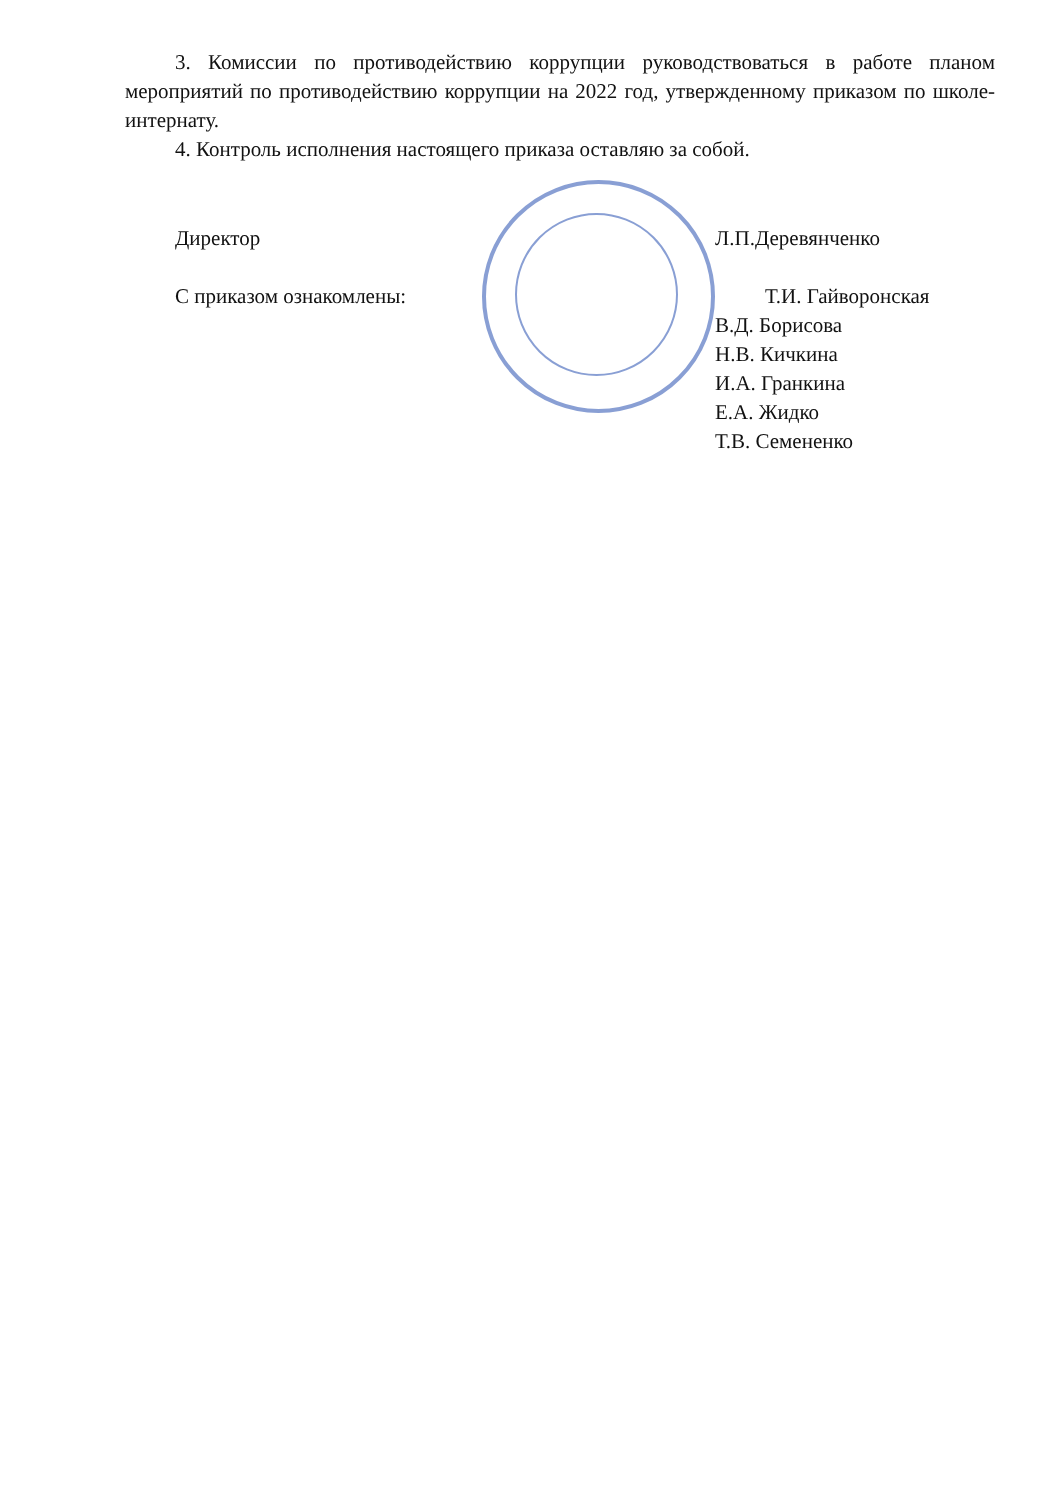3. Комиссии по противодействию коррупции руководствоваться в работе планом мероприятий по противодействию коррупции на 2022 год, утвержденному приказом по школе-интернату.
4. Контроль исполнения настоящего приказа оставляю за собой.
Директор Л.П.Деревянченко
С приказом ознакомлены: Т.И. Гайворонская
В.Д. Борисова
Н.В. Кичкина
И.А. Гранкина
Е.А. Жидко
Т.В. Семененко